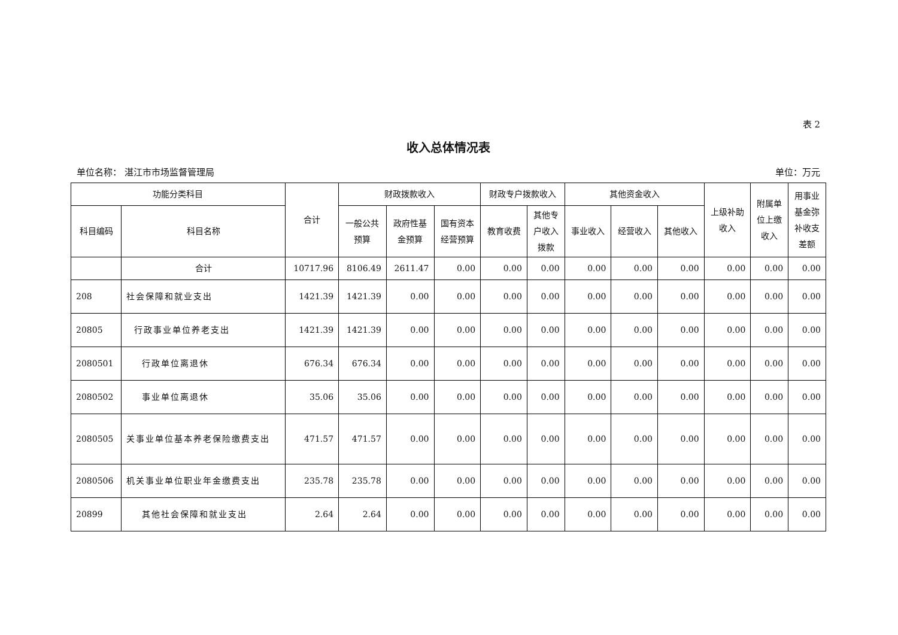表 2
收入总体情况表
单位名称： 湛江市市场监督管理局 单位：万元
| 功能分类科目 | | 合计 | 财政拨款收入 | | | 财政专户拨款收入 | | 其他资金收入 | | | 上级补助 收入 | 附属单 位上缴 收入 | 用事业 基金弥 补收支 差额 |
| --- | --- | --- | --- | --- | --- | --- | --- | --- | --- | --- | --- | --- | --- |
| 科目编码 | 科目名称 | | 一般公共 预算 | 政府性基 金预算 | 国有资本 经营预算 | 教育收费 | 其他专 户收入 拨款 | 事业收入 | 经营收入 | 其他收入 | | | |
| | 合计 | 10717.96 | 8106.49 | 2611.47 | 0.00 | 0.00 | 0.00 | 0.00 | 0.00 | 0.00 | 0.00 | 0.00 | 0.00 |
| 208 | 社会保障和就业支出 | 1421.39 | 1421.39 | 0.00 | 0.00 | 0.00 | 0.00 | 0.00 | 0.00 | 0.00 | 0.00 | 0.00 | 0.00 |
| 20805 | 行政事业单位养老支出 | 1421.39 | 1421.39 | 0.00 | 0.00 | 0.00 | 0.00 | 0.00 | 0.00 | 0.00 | 0.00 | 0.00 | 0.00 |
| 2080501 | 行政单位离退休 | 676.34 | 676.34 | 0.00 | 0.00 | 0.00 | 0.00 | 0.00 | 0.00 | 0.00 | 0.00 | 0.00 | 0.00 |
| 2080502 | 事业单位离退休 | 35.06 | 35.06 | 0.00 | 0.00 | 0.00 | 0.00 | 0.00 | 0.00 | 0.00 | 0.00 | 0.00 | 0.00 |
| 2080505 | 关事业单位基本养老保险缴费支出 | 471.57 | 471.57 | 0.00 | 0.00 | 0.00 | 0.00 | 0.00 | 0.00 | 0.00 | 0.00 | 0.00 | 0.00 |
| 2080506 | 机关事业单位职业年金缴费支出 | 235.78 | 235.78 | 0.00 | 0.00 | 0.00 | 0.00 | 0.00 | 0.00 | 0.00 | 0.00 | 0.00 | 0.00 |
| 20899 | 其他社会保障和就业支出 | 2.64 | 2.64 | 0.00 | 0.00 | 0.00 | 0.00 | 0.00 | 0.00 | 0.00 | 0.00 | 0.00 | 0.00 |